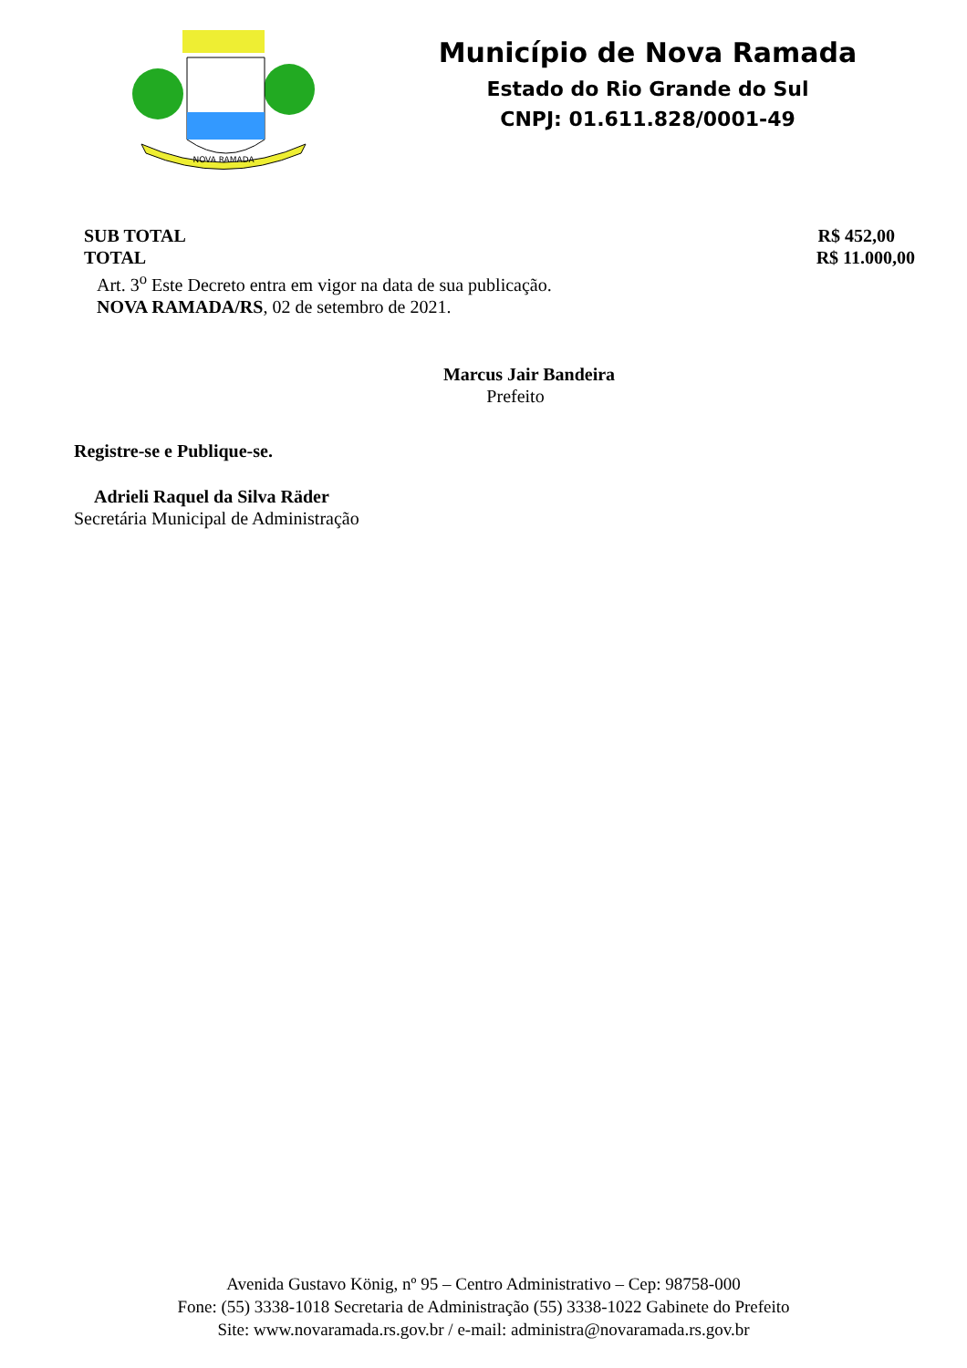NOVA RAMADA
Município de Nova Ramada
Estado do Rio Grande do Sul
CNPJ: 01.611.828/0001-49
SUB TOTAL R$ 452,00
TOTAL R$ 11.000,00
Art. 3<sup>o</sup> Este Decreto entra em vigor na data de sua publicação.
NOVA RAMADA/RS, 02 de setembro de 2021.
Marcus Jair Bandeira
Prefeito
Registre-se e Publique-se.
Adrieli Raquel da Silva Räder
Secretária Municipal de Administração
Avenida Gustavo König, nº 95 – Centro Administrativo – Cep: 98758-000
Fone: (55) 3338-1018 Secretaria de Administração (55) 3338-1022 Gabinete do Prefeito
Site: www.novaramada.rs.gov.br / e-mail: administra@novaramada.rs.gov.br